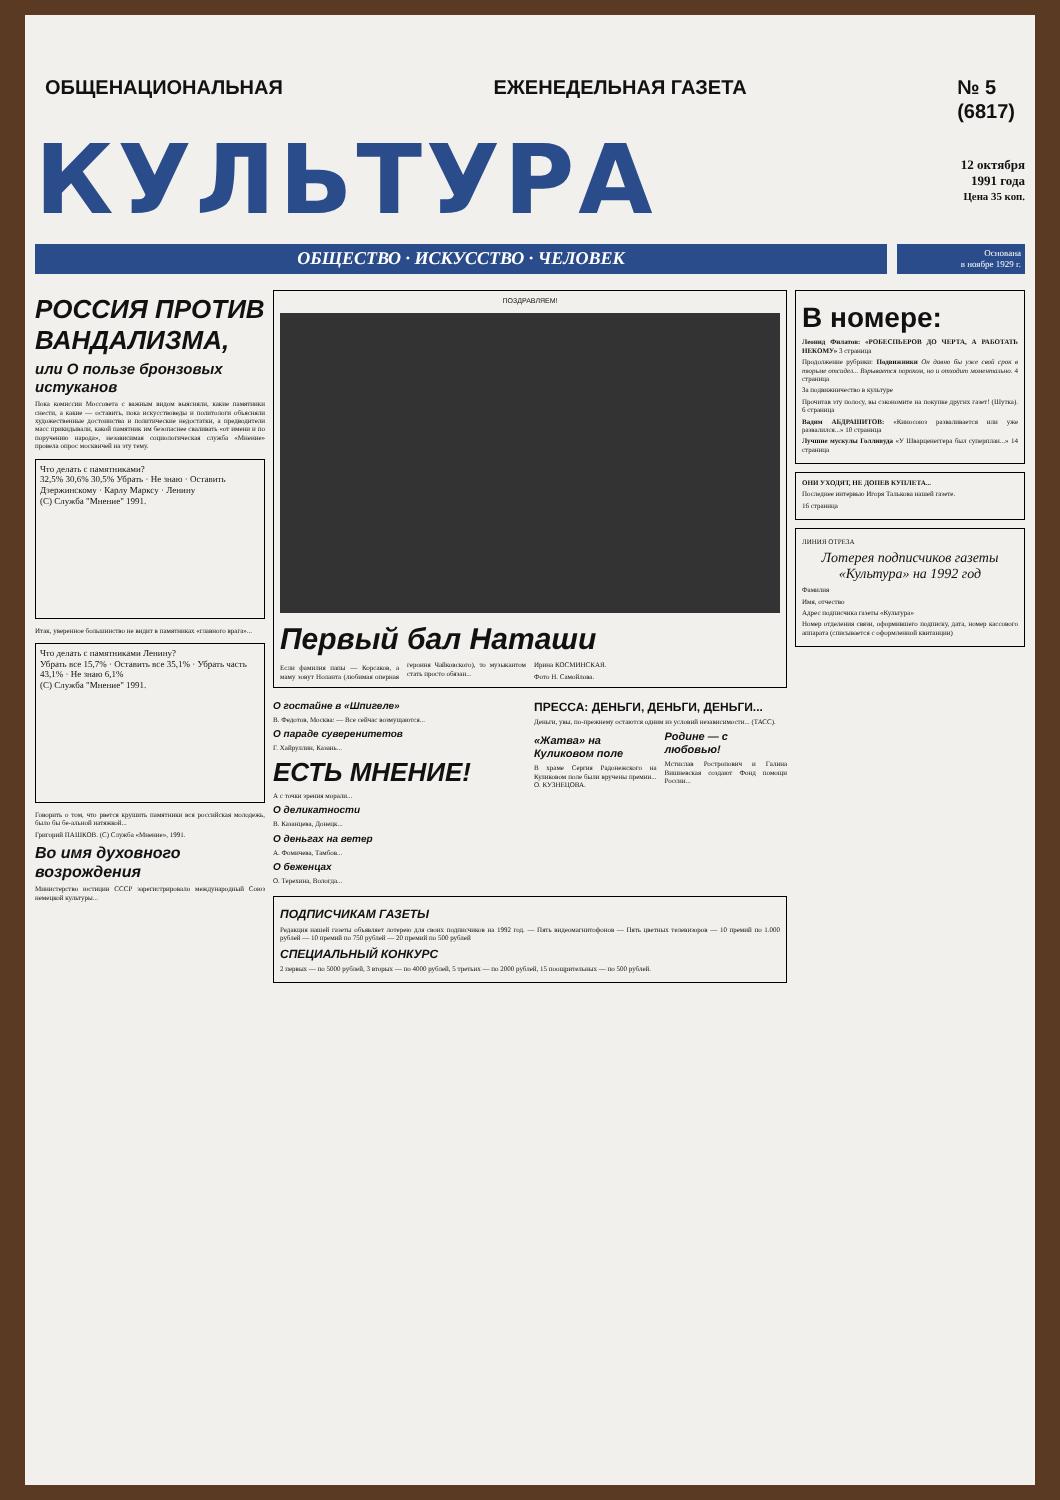ОБЩЕНАЦИОНАЛЬНАЯ ЕЖЕНЕДЕЛЬНАЯ ГАЗЕТА № 5
(6817)
КУЛЬТУРА
12 октября
1991 года
Цена 35 коп.
ОБЩЕСТВО · ИСКУССТВО · ЧЕЛОВЕК
Основана
в ноябре 1929 г.
РОССИЯ ПРОТИВ ВАНДАЛИЗМА,
или О пользе бронзовых истуканов
Пока комиссии Моссовета с важным видом выясняли, какие памятники снести, а какие — оставить, пока искусствоведы и политологи объясняли художественные достоинства и политические недостатки, а предводители масс прикидывали, какой памятник им безопаснее сваливать «от имени и по поручению народа», независимая социологическая служба «Мнение» провела опрос москвичей на эту тему.
Что делать с памятниками?
32,5% 30,6% 30,5% Убрать · Не знаю · Оставить
Дзержинскому · Карлу Марксу · Ленину
(С) Служба "Мнение" 1991.
Итак, уверенное большинство не видит в памятниках «главного врага»...
Что делать с памятниками Ленину?
Убрать все 15,7% · Оставить все 35,1% · Убрать часть 43,1% · Не знаю 6,1%
(С) Служба "Мнение" 1991.
Говорить о том, что рвется крушить памятники вся российская молодежь, было бы бе-альной натяжкой...
Григорий ПАШКОВ. (С) Служба «Мнение», 1991.
Во имя духовного возрождения
Министерство юстиции СССР зарегистрировало международный Союз немецкой культуры...
ПОЗДРАВЛЯЕМ!
Первый бал Наташи
Если фамилия папы — Корсаков, а маму зовут Ноланта (любимая оперная героиня Чайковского), то музыкантом стать просто обязан...
Ирина КОСМИНСКАЯ.
Фото Н. Самойлова.
О гостайне в «Шпигеле»
В. Федотов, Москва: — Все сейчас возмущаются...
О параде суверенитетов
Г. Хайруллин, Казань...
ЕСТЬ МНЕНИЕ!
А с точки зрения морали...
О деликатности
В. Казанцева, Донецк...
О деньгах на ветер
А. Фомичева, Тамбов...
О беженцах
О. Терехина, Вологда...
ПРЕССА: ДЕНЬГИ, ДЕНЬГИ, ДЕНЬГИ...
Деньги, увы, по-прежнему остаются одним из условий независимости... (ТАСС).
«Жатва» на Куликовом поле
В храме Сергия Радонежского на Куликовом поле были вручены премии... О. КУЗНЕЦОВА.
Родине — с любовью!
Мстислав Ростропович и Галина Вишневская создают Фонд помощи России...
ПОДПИСЧИКАМ ГАЗЕТЫ
Редакция нашей газеты объявляет лотерею для своих подписчиков на 1992 год. — Пять видеомагнитофонов — Пять цветных телевизоров — 10 премий по 1.000 рублей — 10 премий по 750 рублей — 20 премий по 500 рублей
СПЕЦИАЛЬНЫЙ КОНКУРС
2 первых — по 5000 рублей, 3 вторых — по 4000 рублей, 5 третьих — по 2000 рублей, 15 поощрительных — по 500 рублей.
В номере:
Леонид Филатов: «РОБЕСПЬЕРОВ ДО ЧЕРТА, А РАБОТАТЬ НЕКОМУ» 3 страница
Продолжение рубрики: Подвижники Он давно бы уже свой срок в тюрьме отсидел... Взрывается порохом, но и отходит моментально. 4 страница
За подвижничество в культуре
Прочитав эту полосу, вы сэкономите на покупке других газет! (Шутка). 6 страница
Вадим АБДРАШИТОВ: «Киносоюз разваливается или уже развалился...» 10 страница
Лучшие мускулы Голливуда «У Шварценеггера был суперплан...» 14 страница
ОНИ УХОДЯТ, НЕ ДОПЕВ КУПЛЕТА...
Последнее интервью Игоря Талькова нашей газете.
16 страница
ЛИНИЯ ОТРЕЗА
Лотерея подписчиков газеты «Культура» на 1992 год
Фамилия
Имя, отчество
Адрес подписчика газеты «Культура»
Номер отделения связи, оформившего подписку, дата, номер кассового аппарата (списывается с оформленной квитанции)